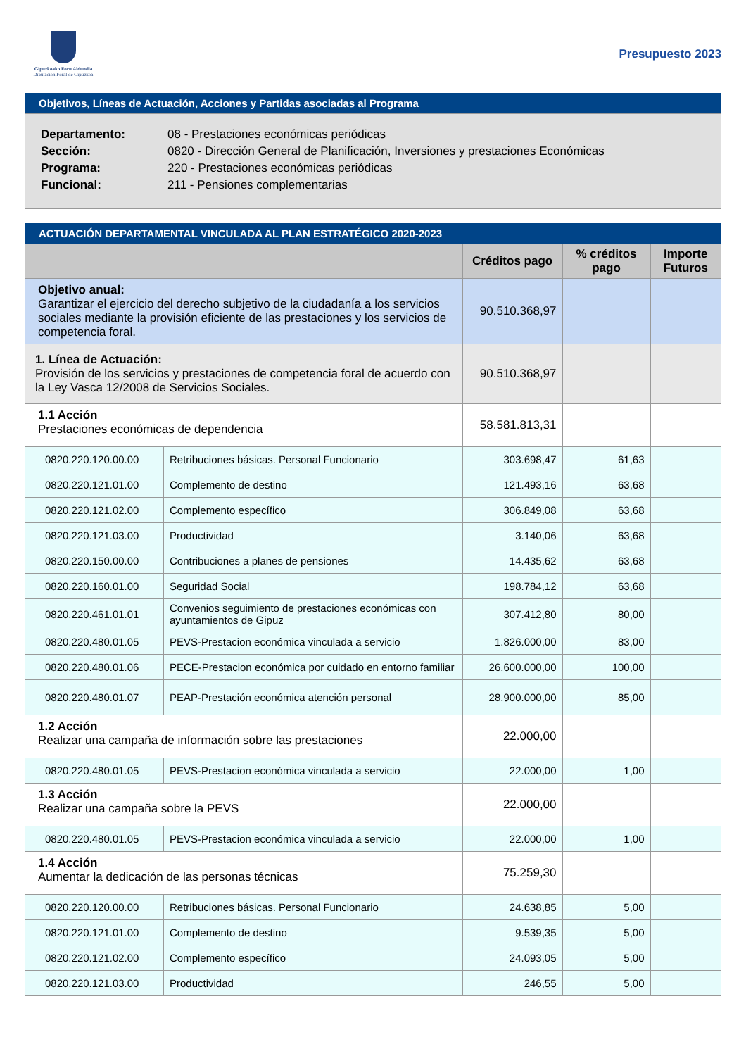Gipuzkoako Foru Aldundia
Diputación Foral de Gipuzkoa
Presupuesto 2023
Objetivos, Líneas de Actuación, Acciones y Partidas asociadas al Programa
| Departamento: | 08 - Prestaciones económicas periódicas |
| Sección: | 0820 - Dirección General de Planificación, Inversiones y prestaciones Económicas |
| Programa: | 220 - Prestaciones económicas periódicas |
| Funcional: | 211 - Pensiones complementarias |
ACTUACIÓN DEPARTAMENTAL VINCULADA AL PLAN ESTRATÉGICO 2020-2023
| | | Créditos pago | % créditos pago | Importe Futuros |
| --- | --- | --- | --- | --- |
| Objetivo anual: Garantizar el ejercicio del derecho subjetivo de la ciudadanía a los servicios sociales mediante la provisión eficiente de las prestaciones y los servicios de competencia foral. | | 90.510.368,97 | | |
| 1. Línea de Actuación: Provisión de los servicios y prestaciones de competencia foral de acuerdo con la Ley Vasca 12/2008 de Servicios Sociales. | | 90.510.368,97 | | |
| 1.1 Acción Prestaciones económicas de dependencia | | 58.581.813,31 | | |
| 0820.220.120.00.00 | Retribuciones básicas. Personal Funcionario | 303.698,47 | 61,63 | |
| 0820.220.121.01.00 | Complemento de destino | 121.493,16 | 63,68 | |
| 0820.220.121.02.00 | Complemento específico | 306.849,08 | 63,68 | |
| 0820.220.121.03.00 | Productividad | 3.140,06 | 63,68 | |
| 0820.220.150.00.00 | Contribuciones a planes de pensiones | 14.435,62 | 63,68 | |
| 0820.220.160.01.00 | Seguridad Social | 198.784,12 | 63,68 | |
| 0820.220.461.01.01 | Convenios seguimiento de prestaciones económicas con ayuntamientos de Gipuz | 307.412,80 | 80,00 | |
| 0820.220.480.01.05 | PEVS-Prestacion económica vinculada a servicio | 1.826.000,00 | 83,00 | |
| 0820.220.480.01.06 | PECE-Prestacion económica por cuidado en entorno familiar | 26.600.000,00 | 100,00 | |
| 0820.220.480.01.07 | PEAP-Prestación económica atención personal | 28.900.000,00 | 85,00 | |
| 1.2 Acción Realizar una campaña de información sobre las prestaciones | | 22.000,00 | | |
| 0820.220.480.01.05 | PEVS-Prestacion económica vinculada a servicio | 22.000,00 | 1,00 | |
| 1.3 Acción Realizar una campaña sobre la PEVS | | 22.000,00 | | |
| 0820.220.480.01.05 | PEVS-Prestacion económica vinculada a servicio | 22.000,00 | 1,00 | |
| 1.4 Acción Aumentar la dedicación de las personas técnicas | | 75.259,30 | | |
| 0820.220.120.00.00 | Retribuciones básicas. Personal Funcionario | 24.638,85 | 5,00 | |
| 0820.220.121.01.00 | Complemento de destino | 9.539,35 | 5,00 | |
| 0820.220.121.02.00 | Complemento específico | 24.093,05 | 5,00 | |
| 0820.220.121.03.00 | Productividad | 246,55 | 5,00 | |